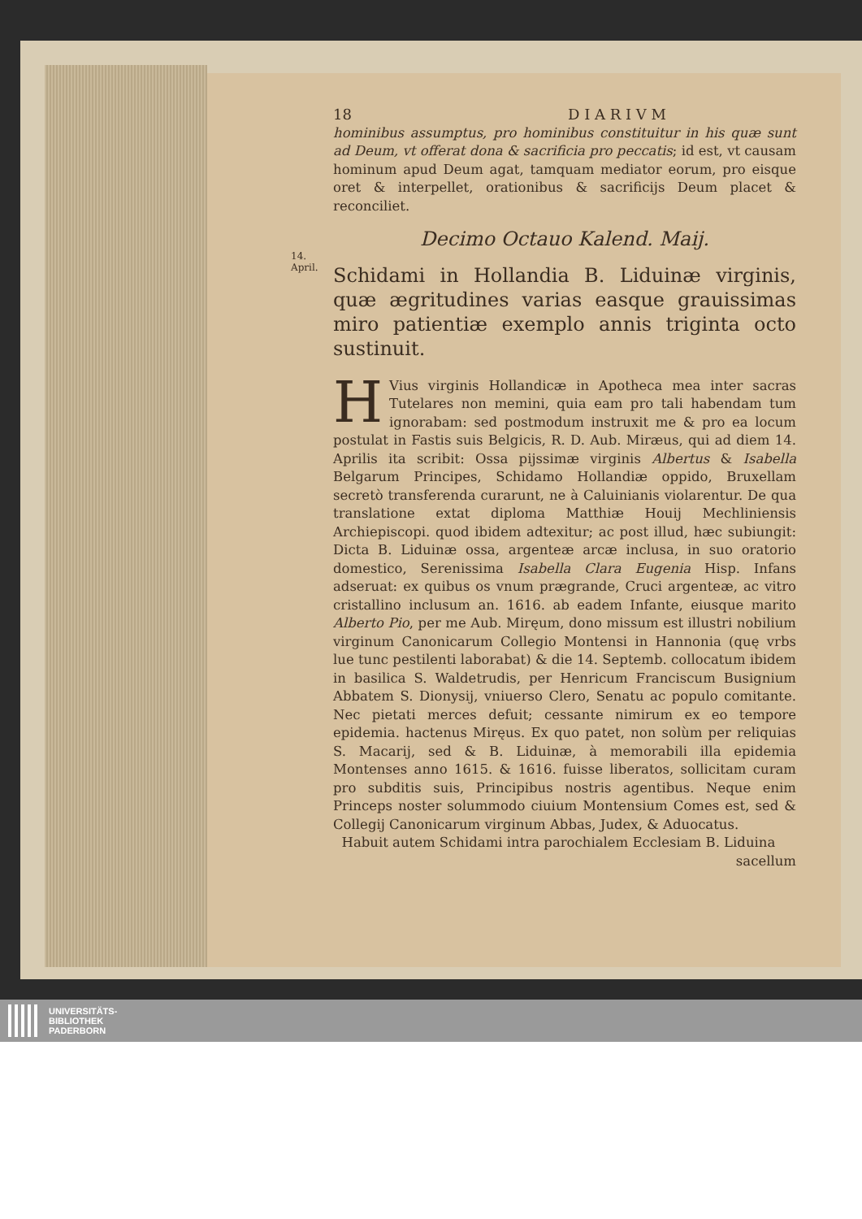14.
April.
18 D I A R I V M
hominibus assumptus, pro hominibus constituitur in his quæ sunt ad Deum, vt offerat dona & sacrificia pro peccatis; id est, vt causam hominum apud Deum agat, tamquam mediator eorum, pro eisque oret & interpellet, orationibus & sacrificijs Deum placet & reconciliet.
Decimo Octauo Kalend. Maij.
Schidami in Hollandia B. Liduinæ virginis, quæ ægritudines varias easque grauissimas miro patientiæ exemplo annis triginta octo sustinuit.
HVius virginis Hollandicæ in Apotheca mea inter sacras Tutelares non memini, quia eam pro tali habendam tum ignorabam: sed postmodum instruxit me & pro ea locum postulat in Fastis suis Belgicis, R. D. Aub. Miræus, qui ad diem 14. Aprilis ita scribit: Ossa pijssimæ virginis Albertus & Isabella Belgarum Principes, Schidamo Hollandiæ oppido, Bruxellam secretò transferenda curarunt, ne à Caluinianis violarentur. De qua translatione extat diploma Matthiæ Houij Mechliniensis Archiepiscopi. quod ibidem adtexitur; ac post illud, hæc subiungit: Dicta B. Liduinæ ossa, argenteæ arcæ inclusa, in suo oratorio domestico, Serenissima Isabella Clara Eugenia Hisp. Infans adseruat: ex quibus os vnum prægrande, Cruci argenteæ, ac vitro cristallino inclusum an. 1616. ab eadem Infante, eiusque marito Alberto Pio, per me Aub. Miręum, dono missum est illustri nobilium virginum Canonicarum Collegio Montensi in Hannonia (quę vrbs lue tunc pestilenti laborabat) & die 14. Septemb. collocatum ibidem in basilica S. Waldetrudis, per Henricum Franciscum Busignium Abbatem S. Dionysij, vniuerso Clero, Senatu ac populo comitante. Nec pietati merces defuit; cessante nimirum ex eo tempore epidemia. hactenus Miręus. Ex quo patet, non solùm per reliquias S. Macarij, sed & B. Liduinæ, à memorabili illa epidemia Montenses anno 1615. & 1616. fuisse liberatos, sollicitam curam pro subditis suis, Principibus nostris agentibus. Neque enim Princeps noster solummodo ciuium Montensium Comes est, sed & Collegij Canonicarum virginum Abbas, Judex, & Aduocatus.
Habuit autem Schidami intra parochialem Ecclesiam B. Liduina
sacellum
UNIVERSITÄTS-
BIBLIOTHEK
PADERBORN